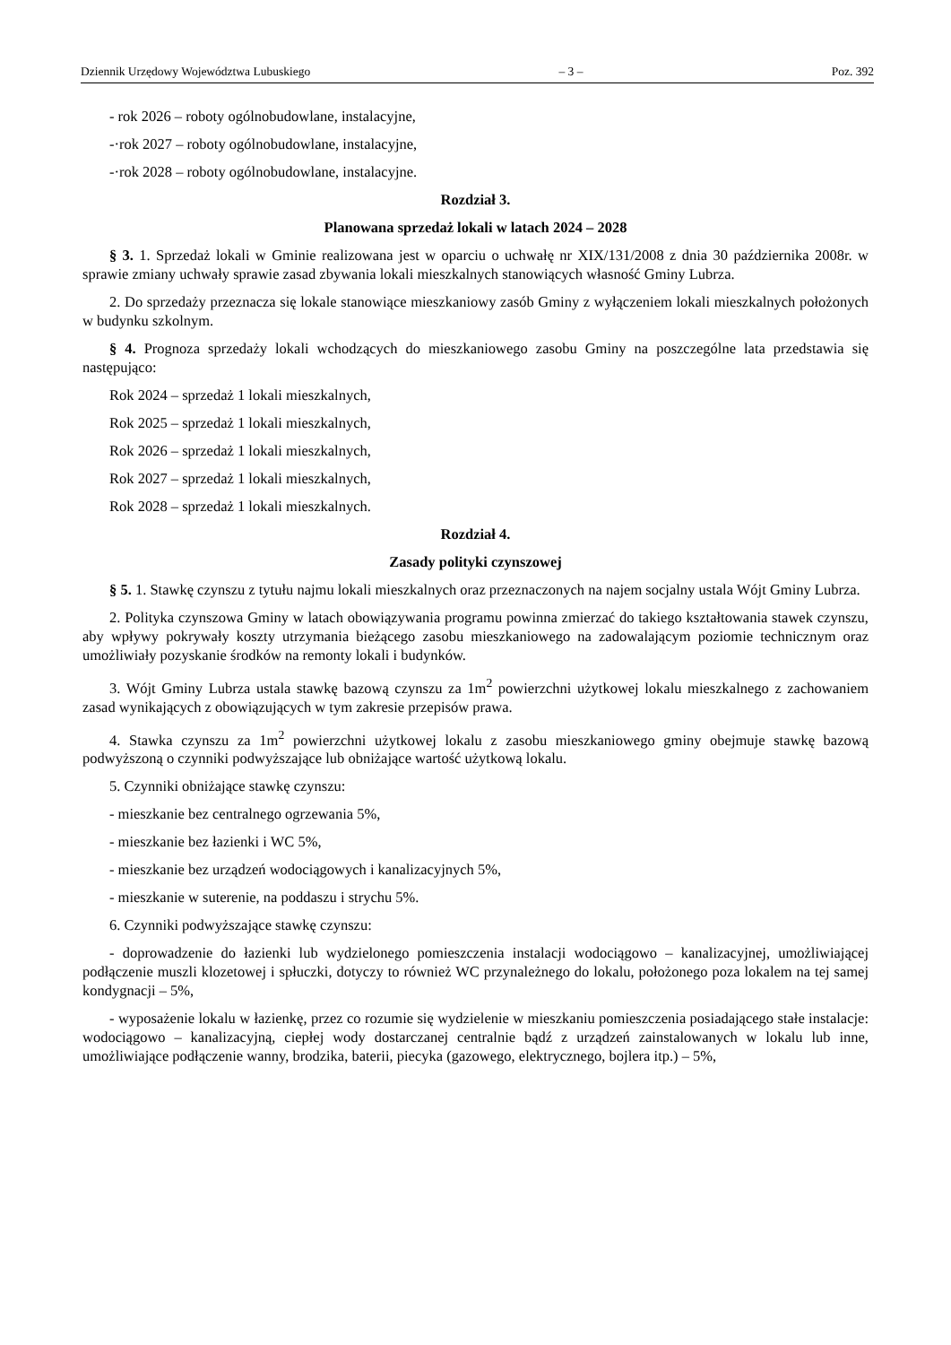Dziennik Urzędowy Województwa Lubuskiego – 3 – Poz. 392
- rok 2026 – roboty ogólnobudowlane, instalacyjne,
-·rok 2027 – roboty ogólnobudowlane, instalacyjne,
-·rok 2028 – roboty ogólnobudowlane, instalacyjne.
Rozdział 3.
Planowana sprzedaż lokali w latach 2024 – 2028
§ 3. 1. Sprzedaż lokali w Gminie realizowana jest w oparciu o uchwałę nr XIX/131/2008 z dnia 30 października 2008r. w sprawie zmiany uchwały sprawie zasad zbywania lokali mieszkalnych stanowiących własność Gminy Lubrza.
2. Do sprzedaży przeznacza się lokale stanowiące mieszkaniowy zasób Gminy z wyłączeniem lokali mieszkalnych położonych w budynku szkolnym.
§ 4. Prognoza sprzedaży lokali wchodzących do mieszkaniowego zasobu Gminy na poszczególne lata przedstawia się następująco:
Rok 2024 – sprzedaż 1 lokali mieszkalnych,
Rok 2025 – sprzedaż 1 lokali mieszkalnych,
Rok 2026 – sprzedaż 1 lokali mieszkalnych,
Rok 2027 – sprzedaż 1 lokali mieszkalnych,
Rok 2028 – sprzedaż 1 lokali mieszkalnych.
Rozdział 4.
Zasady polityki czynszowej
§ 5. 1. Stawkę czynszu z tytułu najmu lokali mieszkalnych oraz przeznaczonych na najem socjalny ustala Wójt Gminy Lubrza.
2. Polityka czynszowa Gminy w latach obowiązywania programu powinna zmierzać do takiego kształ­towania stawek czynszu, aby wpływy pokrywały koszty utrzymania bieżącego zasobu mieszkaniowego na zadowalającym poziomie technicznym oraz umożliwiały pozyskanie środków na remonty lokali i budynków.
3. Wójt Gminy Lubrza ustala stawkę bazową czynszu za 1m<sup>2</sup> powierzchni użytkowej lokalu mieszkalnego z zachowaniem zasad wynikających z obowiązujących w tym zakresie przepisów prawa.
4. Stawka czynszu za 1m<sup>2</sup> powierzchni użytkowej lokalu z zasobu mieszkaniowego gminy obejmuje stawkę bazową podwyższoną o czynniki podwyższające lub obniżające wartość użytkową lokalu.
5. Czynniki obniżające stawkę czynszu:
- mieszkanie bez centralnego ogrzewania 5%,
- mieszkanie bez łazienki i WC 5%,
- mieszkanie bez urządzeń wodociągowych i kanalizacyjnych 5%,
- mieszkanie w suterenie, na poddaszu i strychu 5%.
6. Czynniki podwyższające stawkę czynszu:
- doprowadzenie do łazienki lub wydzielonego pomieszczenia instalacji wodociągowo – kanalizacyjnej, umożliwiającej podłączenie muszli klozetowej i spłuczki, dotyczy to również WC przynależnego do lokalu, położonego poza lokalem na tej samej kondygnacji – 5%,
- wyposażenie lokalu w łazienkę, przez co rozumie się wydzielenie w mieszkaniu pomieszczenia posiadającego stałe instalacje: wodociągowo – kanalizacyjną, ciepłej wody dostarczanej centralnie bądź z urządzeń zainstalowanych w lokalu lub inne, umożliwiające podłączenie wanny, brodzika, baterii, piecyka (gazowego, elektrycznego, bojlera itp.) – 5%,